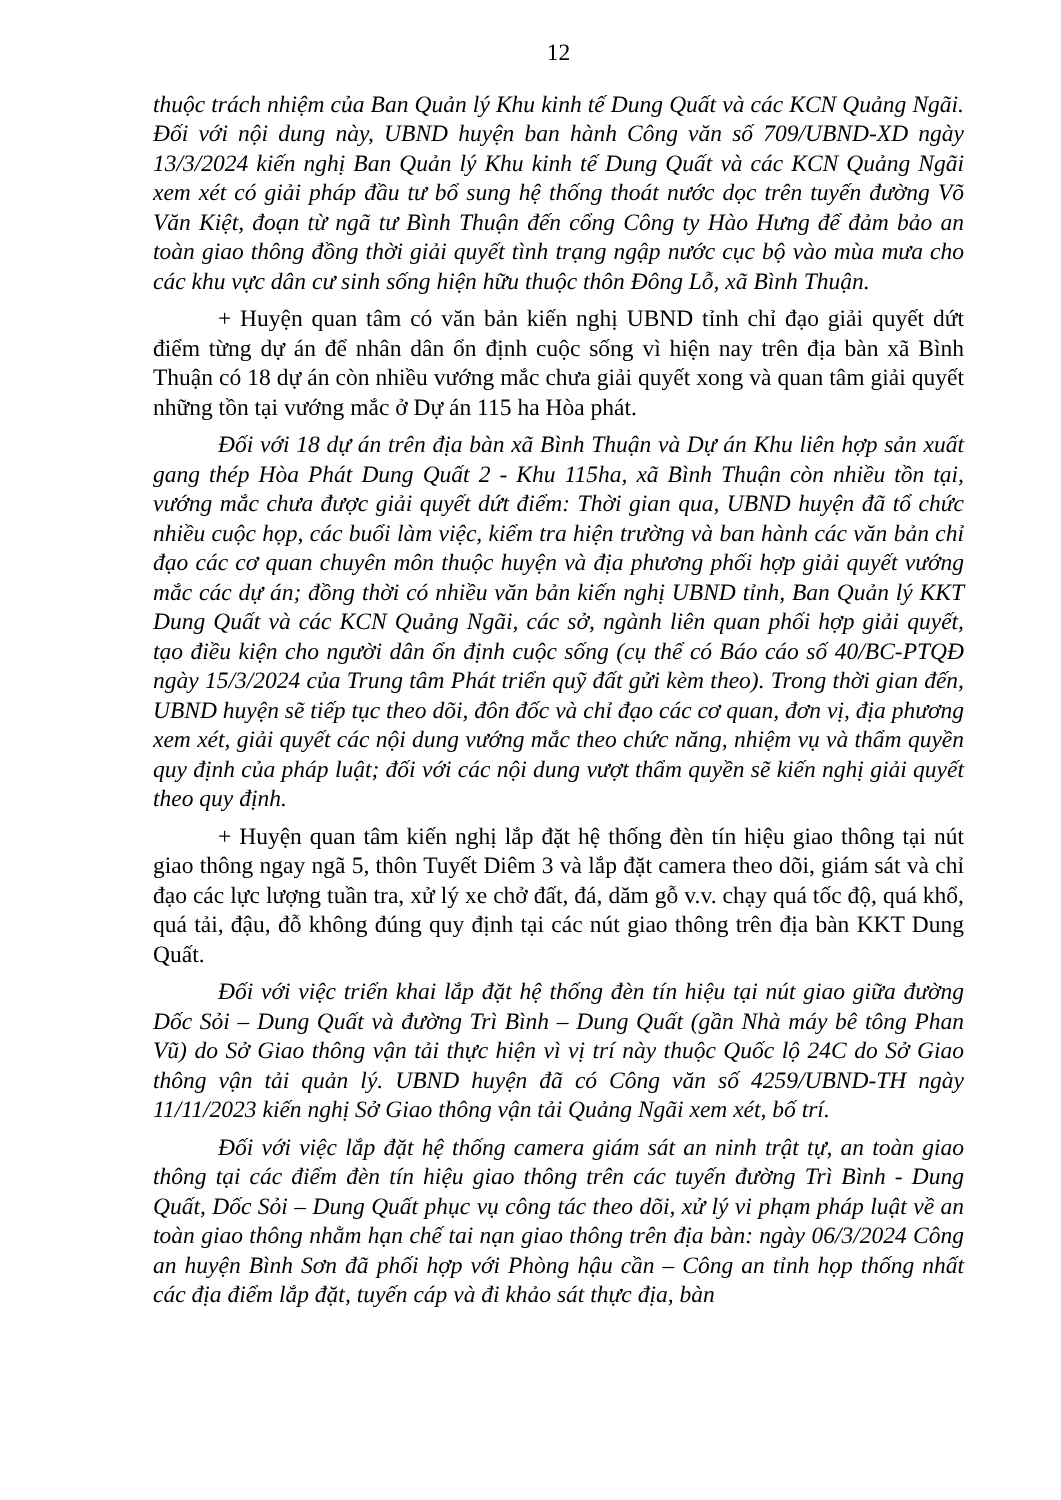12
thuộc trách nhiệm của Ban Quản lý Khu kinh tế Dung Quất và các KCN Quảng Ngãi. Đối với nội dung này, UBND huyện ban hành Công văn số 709/UBND-XD ngày 13/3/2024 kiến nghị Ban Quản lý Khu kinh tế Dung Quất và các KCN Quảng Ngãi xem xét có giải pháp đầu tư bổ sung hệ thống thoát nước dọc trên tuyến đường Võ Văn Kiệt, đoạn từ ngã tư Bình Thuận đến cổng Công ty Hào Hưng để đảm bảo an toàn giao thông đồng thời giải quyết tình trạng ngập nước cục bộ vào mùa mưa cho các khu vực dân cư sinh sống hiện hữu thuộc thôn Đông Lỗ, xã Bình Thuận.
+ Huyện quan tâm có văn bản kiến nghị UBND tỉnh chỉ đạo giải quyết dứt điểm từng dự án để nhân dân ổn định cuộc sống vì hiện nay trên địa bàn xã Bình Thuận có 18 dự án còn nhiều vướng mắc chưa giải quyết xong và quan tâm giải quyết những tồn tại vướng mắc ở Dự án 115 ha Hòa phát.
Đối với 18 dự án trên địa bàn xã Bình Thuận và Dự án Khu liên hợp sản xuất gang thép Hòa Phát Dung Quất 2 - Khu 115ha, xã Bình Thuận còn nhiều tồn tại, vướng mắc chưa được giải quyết dứt điểm: Thời gian qua, UBND huyện đã tổ chức nhiều cuộc họp, các buổi làm việc, kiểm tra hiện trường và ban hành các văn bản chỉ đạo các cơ quan chuyên môn thuộc huyện và địa phương phối hợp giải quyết vướng mắc các dự án; đồng thời có nhiều văn bản kiến nghị UBND tỉnh, Ban Quản lý KKT Dung Quất và các KCN Quảng Ngãi, các sở, ngành liên quan phối hợp giải quyết, tạo điều kiện cho người dân ổn định cuộc sống (cụ thể có Báo cáo số 40/BC-PTQĐ ngày 15/3/2024 của Trung tâm Phát triển quỹ đất gửi kèm theo). Trong thời gian đến, UBND huyện sẽ tiếp tục theo dõi, đôn đốc và chỉ đạo các cơ quan, đơn vị, địa phương xem xét, giải quyết các nội dung vướng mắc theo chức năng, nhiệm vụ và thẩm quyền quy định của pháp luật; đối với các nội dung vượt thẩm quyền sẽ kiến nghị giải quyết theo quy định.
+ Huyện quan tâm kiến nghị lắp đặt hệ thống đèn tín hiệu giao thông tại nút giao thông ngay ngã 5, thôn Tuyết Diêm 3 và lắp đặt camera theo dõi, giám sát và chỉ đạo các lực lượng tuần tra, xử lý xe chở đất, đá, dăm gỗ v.v. chạy quá tốc độ, quá khổ, quá tải, đậu, đỗ không đúng quy định tại các nút giao thông trên địa bàn KKT Dung Quất.
Đối với việc triển khai lắp đặt hệ thống đèn tín hiệu tại nút giao giữa đường Dốc Sỏi – Dung Quất và đường Trì Bình – Dung Quất (gần Nhà máy bê tông Phan Vũ) do Sở Giao thông vận tải thực hiện vì vị trí này thuộc Quốc lộ 24C do Sở Giao thông vận tải quản lý. UBND huyện đã có Công văn số 4259/UBND-TH ngày 11/11/2023 kiến nghị Sở Giao thông vận tải Quảng Ngãi xem xét, bố trí.
Đối với việc lắp đặt hệ thống camera giám sát an ninh trật tự, an toàn giao thông tại các điểm đèn tín hiệu giao thông trên các tuyến đường Trì Bình - Dung Quất, Dốc Sỏi – Dung Quất phục vụ công tác theo dõi, xử lý vi phạm pháp luật về an toàn giao thông nhằm hạn chế tai nạn giao thông trên địa bàn: ngày 06/3/2024 Công an huyện Bình Sơn đã phối hợp với Phòng hậu cần – Công an tỉnh họp thống nhất các địa điểm lắp đặt, tuyến cáp và đi khảo sát thực địa, bàn